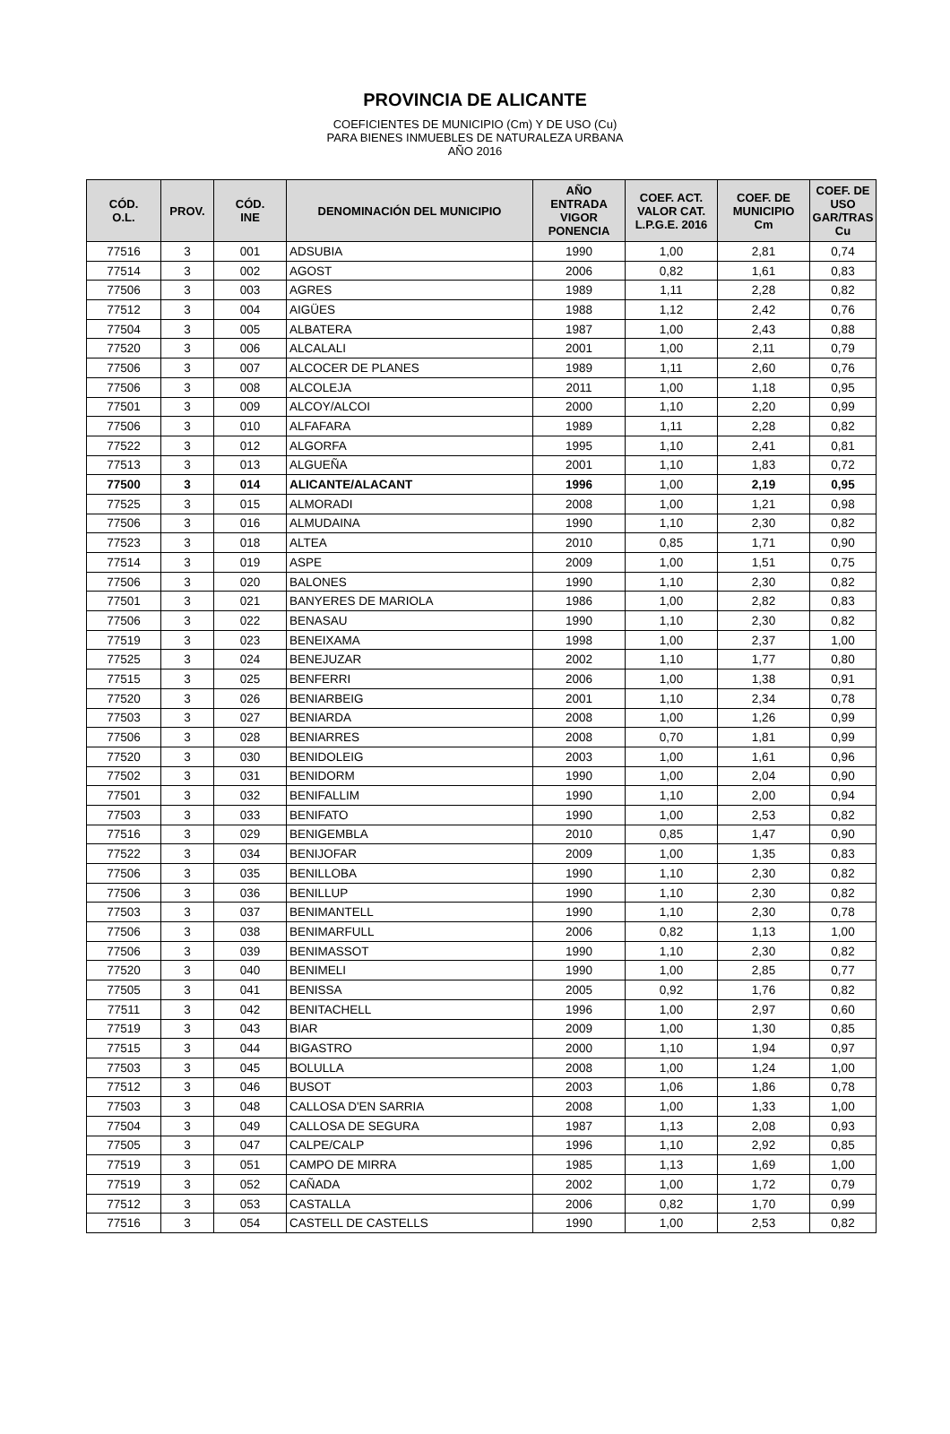PROVINCIA DE ALICANTE
COEFICIENTES DE MUNICIPIO (Cm) Y DE USO (Cu)
PARA BIENES INMUEBLES DE NATURALEZA URBANA
AÑO 2016
| CÓD. O.L. | PROV. | CÓD. INE | DENOMINACIÓN DEL MUNICIPIO | AÑO ENTRADA VIGOR PONENCIA | COEF. ACT. VALOR CAT. L.P.G.E. 2016 | COEF. DE MUNICIPIO Cm | COEF. DE USO GAR/TRAS Cu |
| --- | --- | --- | --- | --- | --- | --- | --- |
| 77516 | 3 | 001 | ADSUBIA | 1990 | 1,00 | 2,81 | 0,74 |
| 77514 | 3 | 002 | AGOST | 2006 | 0,82 | 1,61 | 0,83 |
| 77506 | 3 | 003 | AGRES | 1989 | 1,11 | 2,28 | 0,82 |
| 77512 | 3 | 004 | AIGÜES | 1988 | 1,12 | 2,42 | 0,76 |
| 77504 | 3 | 005 | ALBATERA | 1987 | 1,00 | 2,43 | 0,88 |
| 77520 | 3 | 006 | ALCALALI | 2001 | 1,00 | 2,11 | 0,79 |
| 77506 | 3 | 007 | ALCOCER DE PLANES | 1989 | 1,11 | 2,60 | 0,76 |
| 77506 | 3 | 008 | ALCOLEJA | 2011 | 1,00 | 1,18 | 0,95 |
| 77501 | 3 | 009 | ALCOY/ALCOI | 2000 | 1,10 | 2,20 | 0,99 |
| 77506 | 3 | 010 | ALFAFARA | 1989 | 1,11 | 2,28 | 0,82 |
| 77522 | 3 | 012 | ALGORFA | 1995 | 1,10 | 2,41 | 0,81 |
| 77513 | 3 | 013 | ALGUEÑA | 2001 | 1,10 | 1,83 | 0,72 |
| 77500 | 3 | 014 | ALICANTE/ALACANT | 1996 | 1,00 | 2,19 | 0,95 |
| 77525 | 3 | 015 | ALMORADI | 2008 | 1,00 | 1,21 | 0,98 |
| 77506 | 3 | 016 | ALMUDAINA | 1990 | 1,10 | 2,30 | 0,82 |
| 77523 | 3 | 018 | ALTEA | 2010 | 0,85 | 1,71 | 0,90 |
| 77514 | 3 | 019 | ASPE | 2009 | 1,00 | 1,51 | 0,75 |
| 77506 | 3 | 020 | BALONES | 1990 | 1,10 | 2,30 | 0,82 |
| 77501 | 3 | 021 | BANYERES DE MARIOLA | 1986 | 1,00 | 2,82 | 0,83 |
| 77506 | 3 | 022 | BENASAU | 1990 | 1,10 | 2,30 | 0,82 |
| 77519 | 3 | 023 | BENEIXAMA | 1998 | 1,00 | 2,37 | 1,00 |
| 77525 | 3 | 024 | BENEJUZAR | 2002 | 1,10 | 1,77 | 0,80 |
| 77515 | 3 | 025 | BENFERRI | 2006 | 1,00 | 1,38 | 0,91 |
| 77520 | 3 | 026 | BENIARBEIG | 2001 | 1,10 | 2,34 | 0,78 |
| 77503 | 3 | 027 | BENIARDA | 2008 | 1,00 | 1,26 | 0,99 |
| 77506 | 3 | 028 | BENIARRES | 2008 | 0,70 | 1,81 | 0,99 |
| 77520 | 3 | 030 | BENIDOLEIG | 2003 | 1,00 | 1,61 | 0,96 |
| 77502 | 3 | 031 | BENIDORM | 1990 | 1,00 | 2,04 | 0,90 |
| 77501 | 3 | 032 | BENIFALLIM | 1990 | 1,10 | 2,00 | 0,94 |
| 77503 | 3 | 033 | BENIFATO | 1990 | 1,00 | 2,53 | 0,82 |
| 77516 | 3 | 029 | BENIGEMBLA | 2010 | 0,85 | 1,47 | 0,90 |
| 77522 | 3 | 034 | BENIJOFAR | 2009 | 1,00 | 1,35 | 0,83 |
| 77506 | 3 | 035 | BENILLOBA | 1990 | 1,10 | 2,30 | 0,82 |
| 77506 | 3 | 036 | BENILLUP | 1990 | 1,10 | 2,30 | 0,82 |
| 77503 | 3 | 037 | BENIMANTELL | 1990 | 1,10 | 2,30 | 0,78 |
| 77506 | 3 | 038 | BENIMARFULL | 2006 | 0,82 | 1,13 | 1,00 |
| 77506 | 3 | 039 | BENIMASSOT | 1990 | 1,10 | 2,30 | 0,82 |
| 77520 | 3 | 040 | BENIMELI | 1990 | 1,00 | 2,85 | 0,77 |
| 77505 | 3 | 041 | BENISSA | 2005 | 0,92 | 1,76 | 0,82 |
| 77511 | 3 | 042 | BENITACHELL | 1996 | 1,00 | 2,97 | 0,60 |
| 77519 | 3 | 043 | BIAR | 2009 | 1,00 | 1,30 | 0,85 |
| 77515 | 3 | 044 | BIGASTRO | 2000 | 1,10 | 1,94 | 0,97 |
| 77503 | 3 | 045 | BOLULLA | 2008 | 1,00 | 1,24 | 1,00 |
| 77512 | 3 | 046 | BUSOT | 2003 | 1,06 | 1,86 | 0,78 |
| 77503 | 3 | 048 | CALLOSA D'EN SARRIA | 2008 | 1,00 | 1,33 | 1,00 |
| 77504 | 3 | 049 | CALLOSA DE SEGURA | 1987 | 1,13 | 2,08 | 0,93 |
| 77505 | 3 | 047 | CALPE/CALP | 1996 | 1,10 | 2,92 | 0,85 |
| 77519 | 3 | 051 | CAMPO DE MIRRA | 1985 | 1,13 | 1,69 | 1,00 |
| 77519 | 3 | 052 | CAÑADA | 2002 | 1,00 | 1,72 | 0,79 |
| 77512 | 3 | 053 | CASTALLA | 2006 | 0,82 | 1,70 | 0,99 |
| 77516 | 3 | 054 | CASTELL DE CASTELLS | 1990 | 1,00 | 2,53 | 0,82 |